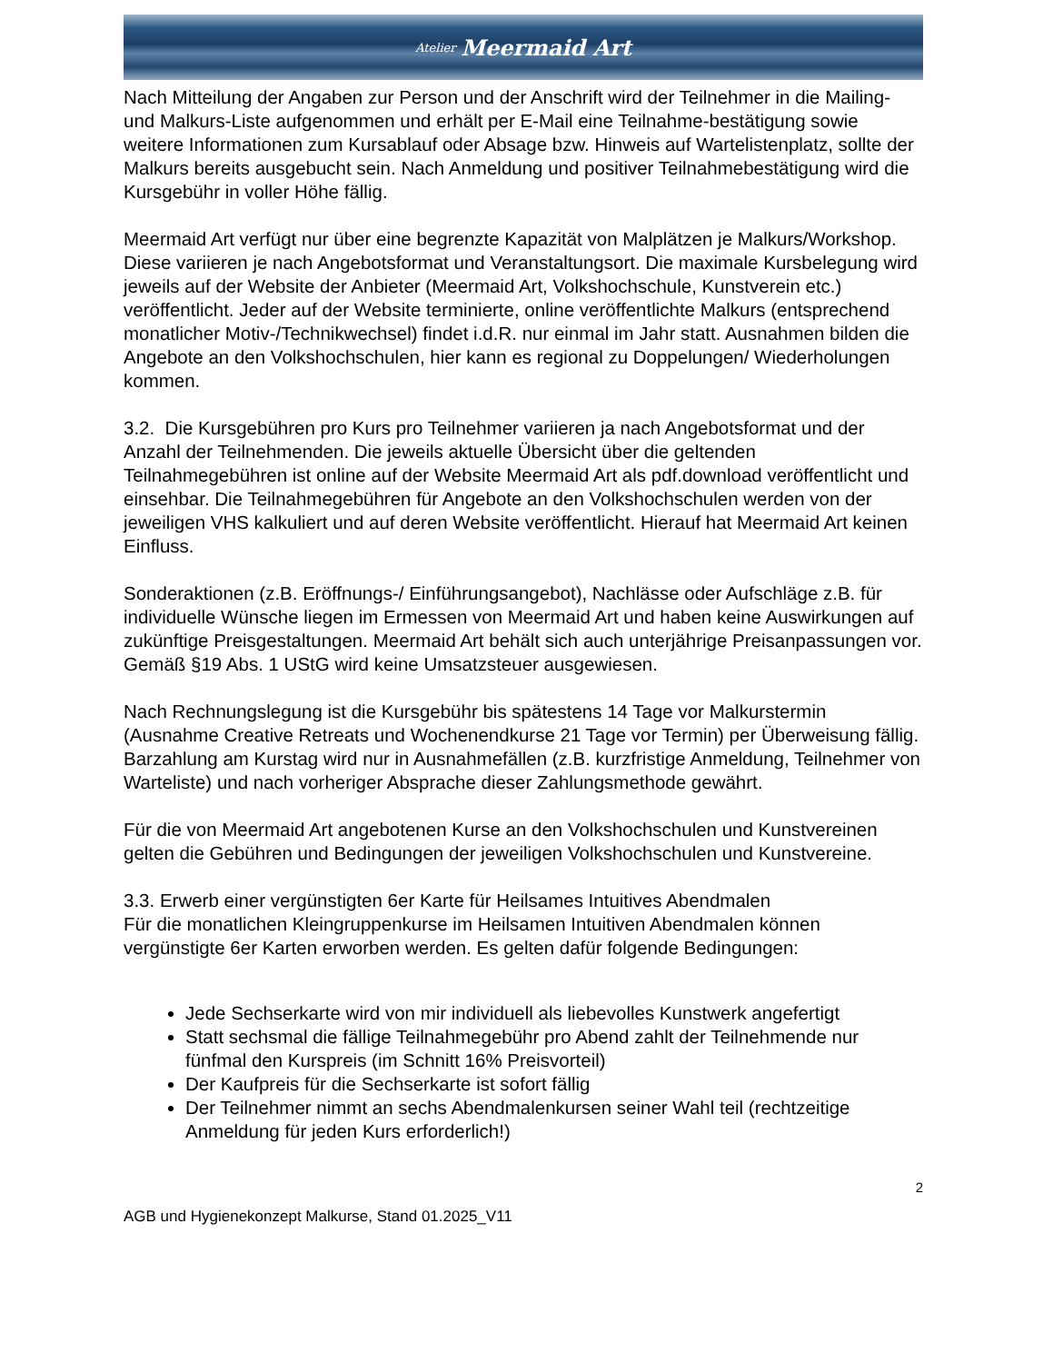Atelier Meermaid Art
Nach Mitteilung der Angaben zur Person und der Anschrift wird der Teilnehmer in die Mailing- und Malkurs-Liste aufgenommen und erhält per E-Mail eine Teilnahme-bestätigung sowie weitere Informationen zum Kursablauf oder Absage bzw. Hinweis auf Wartelistenplatz, sollte der Malkurs bereits ausgebucht sein. Nach Anmeldung und positiver Teilnahmebestätigung wird die Kursgebühr in voller Höhe fällig.
Meermaid Art verfügt nur über eine begrenzte Kapazität von Malplätzen je Malkurs/Workshop. Diese variieren je nach Angebotsformat und Veranstaltungsort. Die maximale Kursbelegung wird jeweils auf der Website der Anbieter (Meermaid Art, Volkshochschule, Kunstverein etc.) veröffentlicht. Jeder auf der Website terminierte, online veröffentlichte Malkurs (entsprechend monatlicher Motiv-/Technikwechsel) findet i.d.R. nur einmal im Jahr statt. Ausnahmen bilden die Angebote an den Volkshochschulen, hier kann es regional zu Doppelungen/ Wiederholungen kommen.
3.2. Die Kursgebühren pro Kurs pro Teilnehmer variieren ja nach Angebotsformat und der Anzahl der Teilnehmenden. Die jeweils aktuelle Übersicht über die geltenden Teilnahmegebühren ist online auf der Website Meermaid Art als pdf.download veröffentlicht und einsehbar. Die Teilnahmegebühren für Angebote an den Volkshochschulen werden von der jeweiligen VHS kalkuliert und auf deren Website veröffentlicht. Hierauf hat Meermaid Art keinen Einfluss.
Sonderaktionen (z.B. Eröffnungs-/ Einführungsangebot), Nachlässe oder Aufschläge z.B. für individuelle Wünsche liegen im Ermessen von Meermaid Art und haben keine Auswirkungen auf zukünftige Preisgestaltungen. Meermaid Art behält sich auch unterjährige Preisanpassungen vor. Gemäß §19 Abs. 1 UStG wird keine Umsatzsteuer ausgewiesen.
Nach Rechnungslegung ist die Kursgebühr bis spätestens 14 Tage vor Malkurstermin (Ausnahme Creative Retreats und Wochenendkurse 21 Tage vor Termin) per Überweisung fällig. Barzahlung am Kurstag wird nur in Ausnahmefällen (z.B. kurzfristige Anmeldung, Teilnehmer von Warteliste) und nach vorheriger Absprache dieser Zahlungsmethode gewährt.
Für die von Meermaid Art angebotenen Kurse an den Volkshochschulen und Kunstvereinen gelten die Gebühren und Bedingungen der jeweiligen Volkshochschulen und Kunstvereine.
3.3. Erwerb einer vergünstigten 6er Karte für Heilsames Intuitives Abendmalen
Für die monatlichen Kleingruppenkurse im Heilsamen Intuitiven Abendmalen können vergünstigte 6er Karten erworben werden. Es gelten dafür folgende Bedingungen:
Jede Sechserkarte wird von mir individuell als liebevolles Kunstwerk angefertigt
Statt sechsmal die fällige Teilnahmegebühr pro Abend zahlt der Teilnehmende nur fünfmal den Kurspreis (im Schnitt 16% Preisvorteil)
Der Kaufpreis für die Sechserkarte ist sofort fällig
Der Teilnehmer nimmt an sechs Abendmalenkursen seiner Wahl teil (rechtzeitige Anmeldung für jeden Kurs erforderlich!)
2
AGB und Hygienekonzept Malkurse, Stand 01.2025_V11